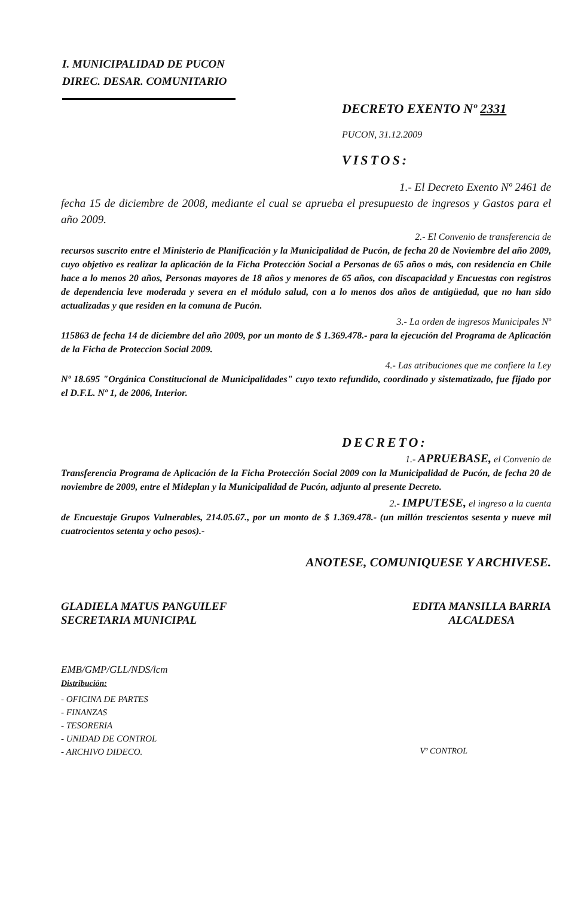I. MUNICIPALIDAD DE PUCON
DIREC. DESAR. COMUNITARIO
DECRETO EXENTO Nº 2331
PUCON, 31.12.2009
VISTOS:
1.- El Decreto Exento Nº 2461 de
fecha 15 de diciembre de 2008, mediante el cual se aprueba el presupuesto de ingresos y Gastos para el año 2009.
2.- El Convenio de transferencia de
recursos suscrito entre el Ministerio de Planificación y la Municipalidad de Pucón, de fecha 20 de Noviembre del año 2009, cuyo objetivo es realizar la aplicación de la Ficha Protección Social a Personas de 65 años o más, con residencia en Chile hace a lo menos 20 años, Personas mayores de 18 años y menores de 65 años, con discapacidad y Encuestas con registros de dependencia leve moderada y severa en el módulo salud, con a lo menos dos años de antigüedad, que no han sido actualizadas y que residen en la comuna de Pucón.
3.- La orden de ingresos Municipales Nº
115863 de fecha 14 de diciembre del año 2009, por un monto de $ 1.369.478.- para la ejecución del Programa de Aplicación de la Ficha de Proteccion Social 2009.
4.- Las atribuciones que me confiere la Ley
Nº 18.695 "Orgánica Constitucional de Municipalidades" cuyo texto refundido, coordinado y sistematizado, fue fijado por el D.F.L. Nº 1, de 2006, Interior.
DECRETO:
1.- APRUEBASE, el Convenio de
Transferencia Programa de Aplicación de la Ficha Protección Social 2009 con la Municipalidad de Pucón, de fecha 20 de noviembre de 2009, entre el Mideplan y la Municipalidad de Pucón, adjunto al presente Decreto.
2.- IMPUTESE, el ingreso a la cuenta
de Encuestaje Grupos Vulnerables, 214.05.67., por un monto de $ 1.369.478.- (un millón trescientos sesenta y nueve mil cuatrocientos setenta y ocho pesos).-
ANOTESE, COMUNIQUESE Y ARCHIVESE.
GLADIELA MATUS PANGUILEF
SECRETARIA MUNICIPAL
EDITA MANSILLA BARRIA
ALCALDESA
EMB/GMP/GLL/NDS/lcm
Distribución:
- OFICINA DE PARTES
- FINANZAS
- TESORERIA
- UNIDAD DE CONTROL
- ARCHIVO DIDECO.
Vº CONTROL